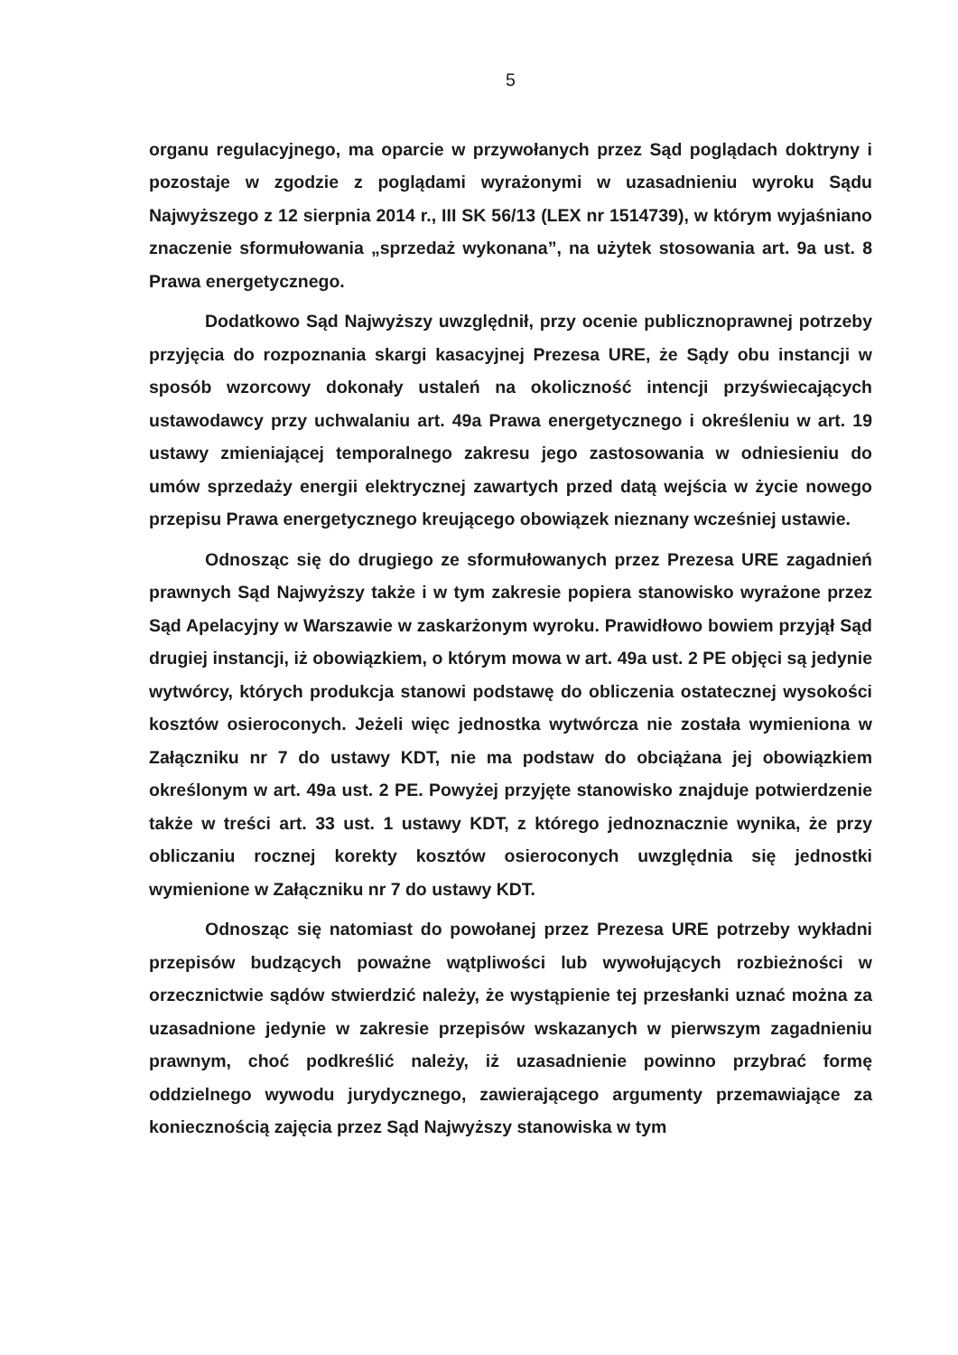5
organu regulacyjnego, ma oparcie w przywołanych przez Sąd poglądach doktryny i pozostaje w zgodzie z poglądami wyrażonymi w uzasadnieniu wyroku Sądu Najwyższego z 12 sierpnia 2014 r., III SK 56/13 (LEX nr 1514739), w którym wyjaśniano znaczenie sformułowania „sprzedaż wykonana”, na użytek stosowania art. 9a ust. 8 Prawa energetycznego.
Dodatkowo Sąd Najwyższy uwzględnił, przy ocenie publicznoprawnej potrzeby przyjęcia do rozpoznania skargi kasacyjnej Prezesa URE, że Sądy obu instancji w sposób wzorcowy dokonały ustaleń na okoliczność intencji przyświecających ustawodawcy przy uchwalaniu art. 49a Prawa energetycznego i określeniu w art. 19 ustawy zmieniającej temporalnego zakresu jego zastosowania w odniesieniu do umów sprzedaży energii elektrycznej zawartych przed datą wejścia w życie nowego przepisu Prawa energetycznego kreującego obowiązek nieznany wcześniej ustawie.
Odnosząc się do drugiego ze sformułowanych przez Prezesa URE zagadnień prawnych Sąd Najwyższy także i w tym zakresie popiera stanowisko wyrażone przez Sąd Apelacyjny w Warszawie w zaskarżonym wyroku. Prawidłowo bowiem przyjął Sąd drugiej instancji, iż obowiązkiem, o którym mowa w art. 49a ust. 2 PE objęci są jedynie wytwórcy, których produkcja stanowi podstawę do obliczenia ostatecznej wysokości kosztów osieroconych. Jeżeli więc jednostka wytwórcza nie została wymieniona w Załączniku nr 7 do ustawy KDT, nie ma podstaw do obciążana jej obowiązkiem określonym w art. 49a ust. 2 PE. Powyżej przyjęte stanowisko znajduje potwierdzenie także w treści art. 33 ust. 1 ustawy KDT, z którego jednoznacznie wynika, że przy obliczaniu rocznej korekty kosztów osieroconych uwzględnia się jednostki wymienione w Załączniku nr 7 do ustawy KDT.
Odnosząc się natomiast do powołanej przez Prezesa URE potrzeby wykładni przepisów budzących poważne wątpliwości lub wywołujących rozbieżności w orzecznictwie sądów stwierdzić należy, że wystąpienie tej przesłanki uznać można za uzasadnione jedynie w zakresie przepisów wskazanych w pierwszym zagadnieniu prawnym, choć podkreślić należy, iż uzasadnienie powinno przybrać formę oddzielnego wywodu jurydycznego, zawierającego argumenty przemawiające za koniecznością zajęcia przez Sąd Najwyższy stanowiska w tym